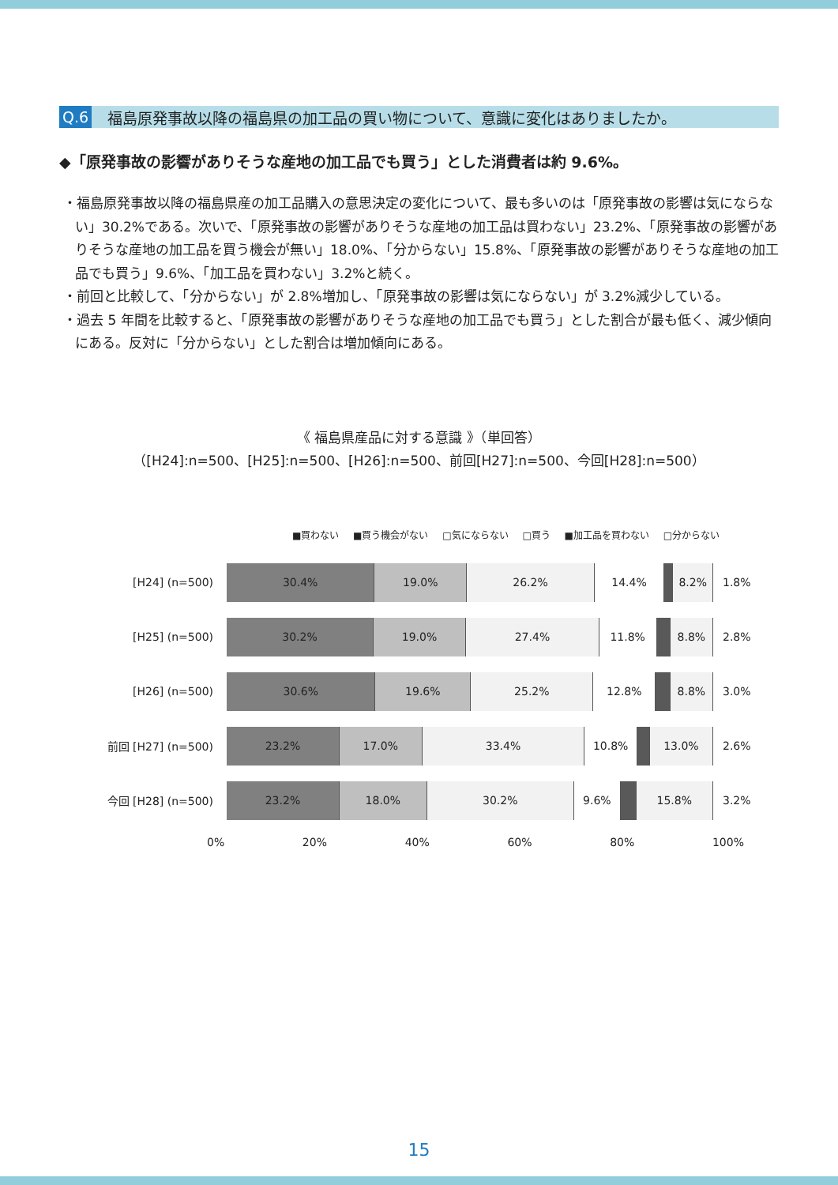Q.6 福島原発事故以降の福島県の加工品の買い物について、意識に変化はありましたか。
◆「原発事故の影響がありそうな産地の加工品でも買う」とした消費者は約 9.6%。
・福島原発事故以降の福島県産の加工品購入の意思決定の変化について、最も多いのは「原発事故の影響は気にならない」30.2%である。次いで、「原発事故の影響がありそうな産地の加工品は買わない」23.2%、「原発事故の影響がありそうな産地の加工品を買う機会が無い」18.0%、「分からない」15.8%、「原発事故の影響がありそうな産地の加工品でも買う」9.6%、「加工品を買わない」3.2%と続く。
・前回と比較して、「分からない」が 2.8%増加し、「原発事故の影響は気にならない」が 3.2%減少している。
・過去 5 年間を比較すると、「原発事故の影響がありそうな産地の加工品でも買う」とした割合が最も低く、減少傾向にある。反対に「分からない」とした割合は増加傾向にある。
《 福島県産品に対する意識 》（単回答）
（[H24]:n=500、[H25]:n=500、[H26]:n=500、前回[H27]:n=500、今回[H28]:n=500）
■買わない ■買う機会がない □気にならない □買う ■加工品を買わない □分からない
[H24] (n=500)
30.4% 19.0% 26.2% 14.4% 8.2%
1.8%
[H25] (n=500)
30.2% 19.0% 27.4% 11.8% 8.8%
2.8%
[H26] (n=500)
30.6% 19.6% 25.2% 12.8% 8.8%
3.0%
前回 [H27] (n=500)
23.2% 17.0% 33.4% 10.8% 13.0%
2.6%
今回 [H28] (n=500)
23.2% 18.0% 30.2% 9.6% 15.8%
3.2%
0% 20% 40% 60% 80% 100%
15